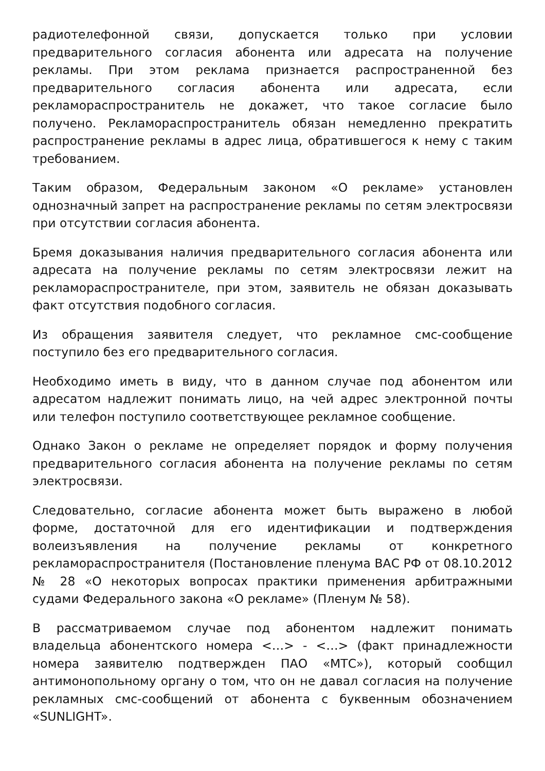радиотелефонной связи, допускается только при условии предварительного согласия абонента или адресата на получение рекламы. При этом реклама признается распространенной без предварительного согласия абонента или адресата, если рекламораспространитель не докажет, что такое согласие было получено. Рекламораспространитель обязан немедленно прекратить распространение рекламы в адрес лица, обратившегося к нему с таким требованием.
Таким образом, Федеральным законом «О рекламе» установлен однозначный запрет на распространение рекламы по сетям электросвязи при отсутствии согласия абонента.
Бремя доказывания наличия предварительного согласия абонента или адресата на получение рекламы по сетям электросвязи лежит на рекламораспространителе, при этом, заявитель не обязан доказывать факт отсутствия подобного согласия.
Из обращения заявителя следует, что рекламное смс-сообщение поступило без его предварительного согласия.
Необходимо иметь в виду, что в данном случае под абонентом или адресатом надлежит понимать лицо, на чей адрес электронной почты или телефон поступило соответствующее рекламное сообщение.
Однако Закон о рекламе не определяет порядок и форму получения предварительного согласия абонента на получение рекламы по сетям электросвязи.
Следовательно, согласие абонента может быть выражено в любой форме, достаточной для его идентификации и подтверждения волеизъявления на получение рекламы от конкретного рекламораспространителя (Постановление пленума ВАС РФ от 08.10.2012 № 28 «О некоторых вопросах практики применения арбитражными судами Федерального закона «О рекламе» (Пленум № 58).
В рассматриваемом случае под абонентом надлежит понимать владельца абонентского номера <…> - <…> (факт принадлежности номера заявителю подтвержден ПАО «МТС»), который сообщил антимонопольному органу о том, что он не давал согласия на получение рекламных смс-сообщений от абонента с буквенным обозначением «SUNLIGHT».